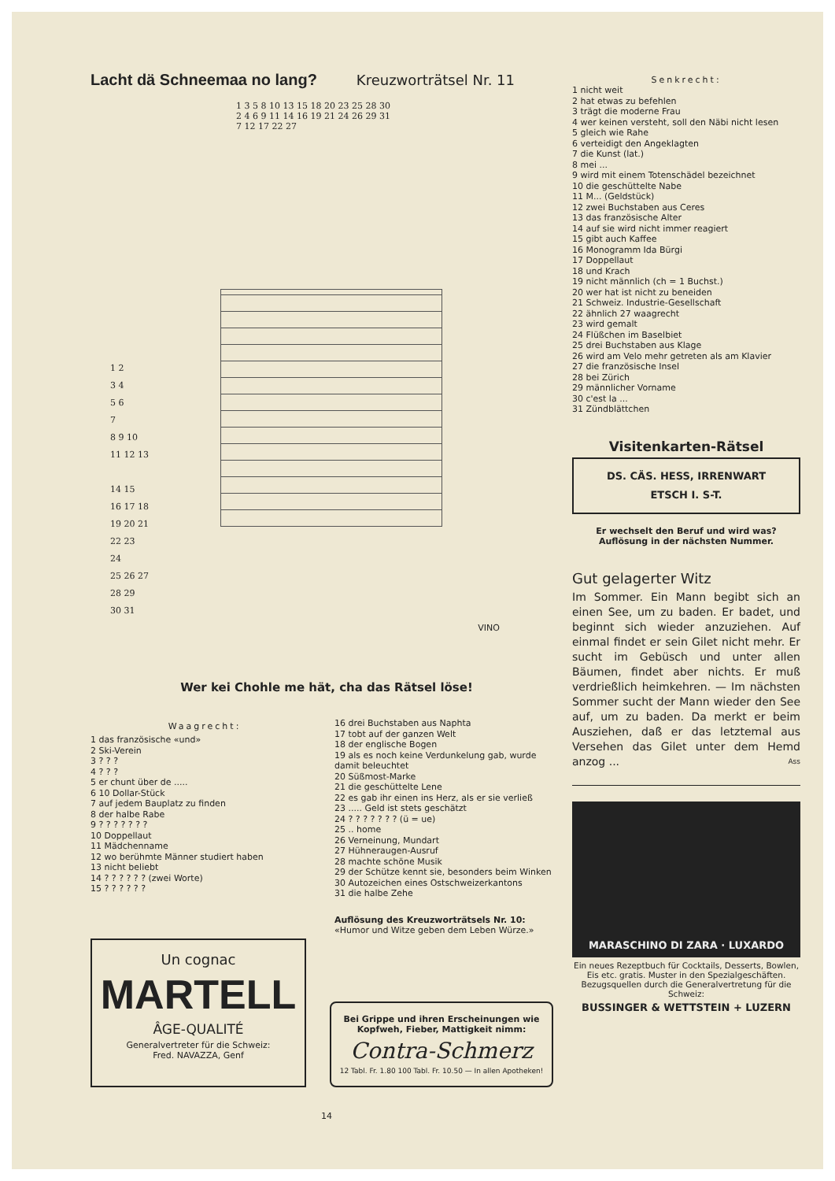Lacht dä Schneemaa no lang?
Kreuzworträtsel Nr. 11
1 3 5 8 10 13 15 18 20 23 25 28 30
2 4 6 9 11 14 16 19 21 24 26 29 31
7 12 17 22 27
1 2
3 4
5 6
7
8 9 10
11 12 13
14 15
16 17 18
19 20 21
22 23
24
25 26 27
28 29
30 31
VINO
Wer kei Chohle me hät, cha das Rätsel löse!
Waagrecht:
1 das französische «und»
2 Ski-Verein
3 ? ? ?
4 ? ? ?
5 er chunt über de .....
6 10 Dollar-Stück
7 auf jedem Bauplatz zu finden
8 der halbe Rabe
9 ? ? ? ? ? ? ?
10 Doppellaut
11 Mädchenname
12 wo berühmte Männer studiert haben
13 nicht beliebt
14 ? ? ? ? ? ? (zwei Worte)
15 ? ? ? ? ? ?
16 drei Buchstaben aus Naphta
17 tobt auf der ganzen Welt
18 der englische Bogen
19 als es noch keine Verdunkelung gab, wurde damit beleuchtet
20 Süßmost-Marke
21 die geschüttelte Lene
22 es gab ihr einen ins Herz, als er sie verließ
23 ..... Geld ist stets geschätzt
24 ? ? ? ? ? ? ? (ü = ue)
25 .. home
26 Verneinung, Mundart
27 Hühneraugen-Ausruf
28 machte schöne Musik
29 der Schütze kennt sie, besonders beim Winken
30 Autozeichen eines Ostschweizerkantons
31 die halbe Zehe
Auflösung des Kreuzworträtsels Nr. 10:
«Humor und Witze geben dem Leben Würze.»
Un cognac
MARTELL
ÂGE-QUALITÉ
Generalvertreter für die Schweiz:
Fred. NAVAZZA, Genf
Bei Grippe und ihren Erscheinungen wie Kopfweh, Fieber, Mattigkeit nimm:
Contra-Schmerz
12 Tabl. Fr. 1.80 100 Tabl. Fr. 10.50 — In allen Apotheken!
14
Senkrecht:
1 nicht weit
2 hat etwas zu befehlen
3 trägt die moderne Frau
4 wer keinen versteht, soll den Näbi nicht lesen
5 gleich wie Rahe
6 verteidigt den Angeklagten
7 die Kunst (lat.)
8 mei ...
9 wird mit einem Totenschädel bezeichnet
10 die geschüttelte Nabe
11 M... (Geldstück)
12 zwei Buchstaben aus Ceres
13 das französische Alter
14 auf sie wird nicht immer reagiert
15 gibt auch Kaffee
16 Monogramm Ida Bürgi
17 Doppellaut
18 und Krach
19 nicht männlich (ch = 1 Buchst.)
20 wer hat ist nicht zu beneiden
21 Schweiz. Industrie-Gesellschaft
22 ähnlich 27 waagrecht
23 wird gemalt
24 Flüßchen im Baselbiet
25 drei Buchstaben aus Klage
26 wird am Velo mehr getreten als am Klavier
27 die französische Insel
28 bei Zürich
29 männlicher Vorname
30 c'est la ...
31 Zündblättchen
Visitenkarten-Rätsel
DS. CÄS. HESS, IRRENWART
ETSCH I. S-T.
Er wechselt den Beruf und wird was?
Auflösung in der nächsten Nummer.
Gut gelagerter Witz
Im Sommer. Ein Mann begibt sich an einen See, um zu baden. Er badet, und beginnt sich wieder anzuziehen. Auf einmal findet er sein Gilet nicht mehr. Er sucht im Gebüsch und unter allen Bäumen, findet aber nichts. Er muß verdrießlich heimkehren. — Im nächsten Sommer sucht der Mann wieder den See auf, um zu baden. Da merkt er beim Ausziehen, daß er das letztemal aus Versehen das Gilet unter dem Hemd anzog ... Ass
MARASCHINO DI ZARA · LUXARDO
Ein neues Rezeptbuch für Cocktails, Desserts, Bowlen, Eis etc. gratis. Muster in den Spezialgeschäften. Bezugsquellen durch die Generalvertretung für die Schweiz:
BUSSINGER & WETTSTEIN + LUZERN